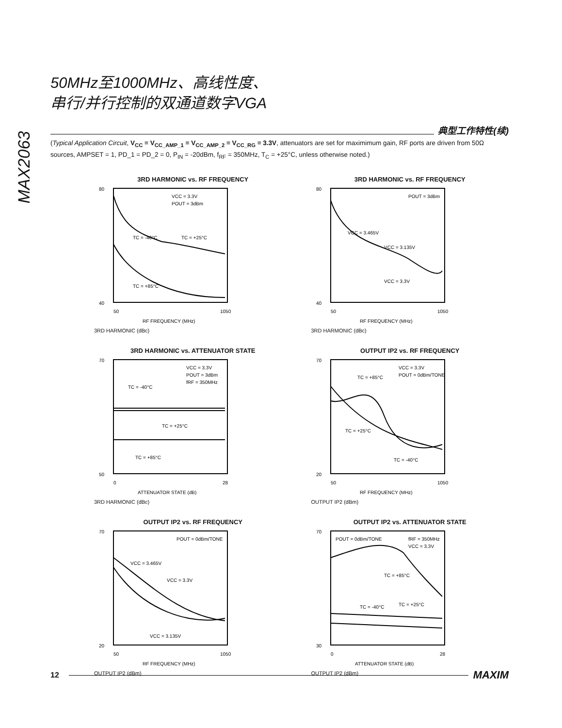MAX2063
50MHz至1000MHz、高线性度、
串行/并行控制的双通道数字VGA
典型工作特性(续)
(Typical Application Circuit, V<sub>CC</sub> = V<sub>CC_AMP_1</sub> = V<sub>CC_AMP_2</sub> = V<sub>CC_RG</sub> = 3.3V, attenuators are set for maximimum gain, RF ports are driven from 50Ω sources, AMPSET = 1, PD_1 = PD_2 = 0, P<sub>IN</sub> = -20dBm, f<sub>RF</sub> = 350MHz, T<sub>C</sub> = +25°C, unless otherwise noted.)
3RD HARMONIC vs. RF FREQUENCY
80
40
50
1050
RF FREQUENCY (MHz)
VCC = 3.3V
POUT = 3dBm
TC = -40°C
TC = +25°C
TC = +85°C
3RD HARMONIC (dBc)
3RD HARMONIC vs. RF FREQUENCY
80
40
50
1050
RF FREQUENCY (MHz)
POUT = 3dBm
VCC = 3.465V
VCC = 3.135V
VCC = 3.3V
3RD HARMONIC (dBc)
3RD HARMONIC vs. ATTENUATOR STATE
70
50
0
28
ATTENUATOR STATE (dB)
VCC = 3.3V
POUT = 3dBm
fRF = 350MHz
TC = -40°C
TC = +25°C
TC = +85°C
3RD HARMONIC (dBc)
OUTPUT IP2 vs. RF FREQUENCY
70
20
50
1050
RF FREQUENCY (MHz)
VCC = 3.3V
POUT = 0dBm/TONE
TC = +85°C
TC = +25°C
TC = -40°C
OUTPUT IP2 (dBm)
OUTPUT IP2 vs. RF FREQUENCY
70
20
50
1050
RF FREQUENCY (MHz)
POUT = 0dBm/TONE
VCC = 3.465V
VCC = 3.3V
VCC = 3.135V
OUTPUT IP2 (dBm)
OUTPUT IP2 vs. ATTENUATOR STATE
70
30
0
28
ATTENUATOR STATE (dB)
POUT = 0dBm/TONE
fRF = 350MHz
VCC = 3.3V
TC = +85°C
TC = -40°C
TC = +25°C
OUTPUT IP2 (dBm)
12
MAXIM